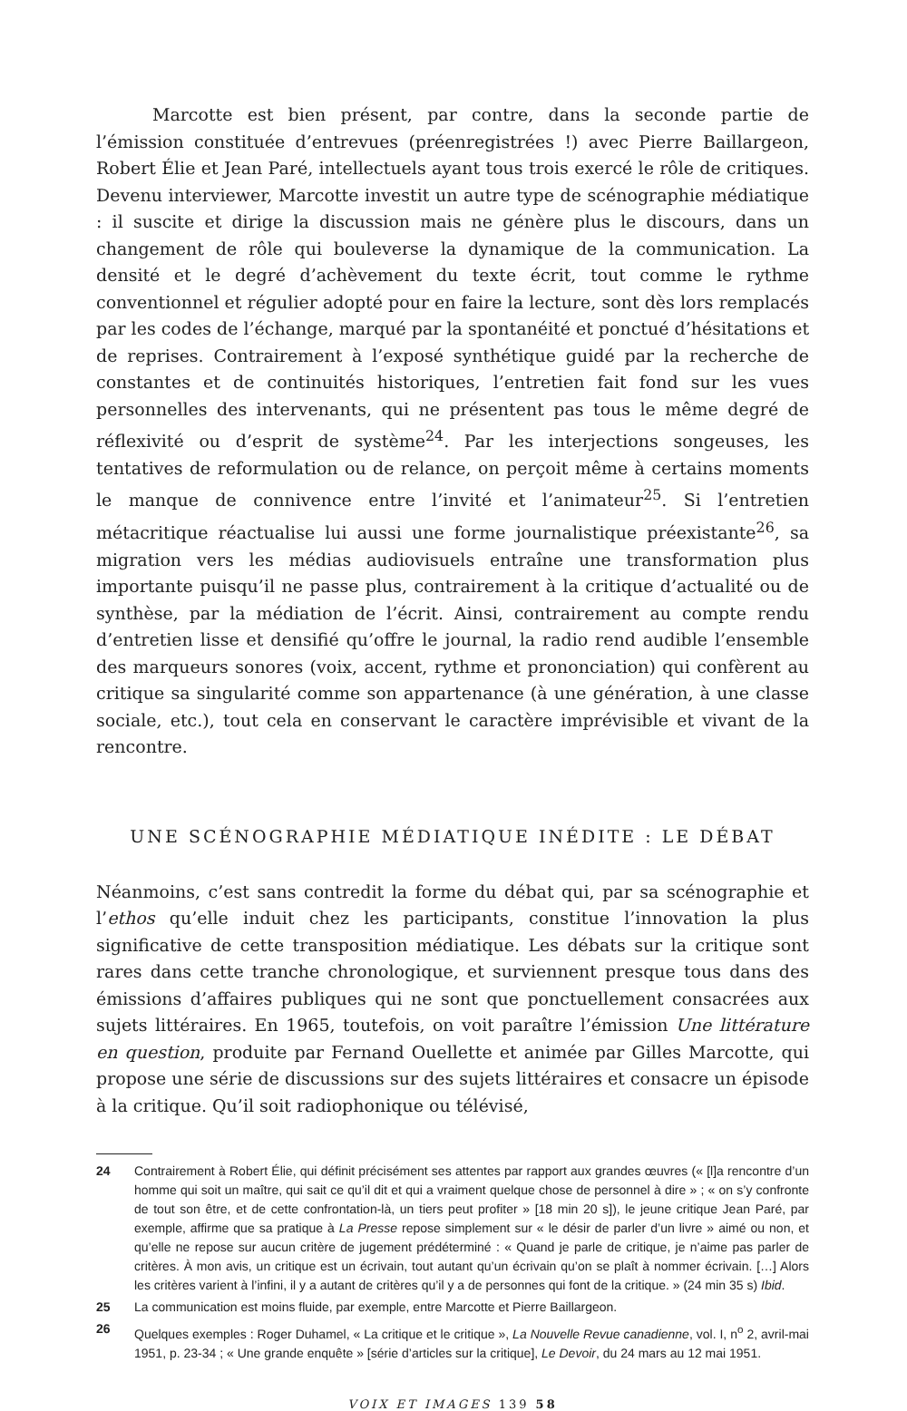Marcotte est bien présent, par contre, dans la seconde partie de l’émission constituée d’entrevues (préenregistrées !) avec Pierre Baillargeon, Robert Élie et Jean Paré, intellectuels ayant tous trois exercé le rôle de critiques. Devenu interviewer, Marcotte investit un autre type de scénographie médiatique : il suscite et dirige la discussion mais ne génère plus le discours, dans un changement de rôle qui bouleverse la dynamique de la communication. La densité et le degré d’achèvement du texte écrit, tout comme le rythme conventionnel et régulier adopté pour en faire la lecture, sont dès lors remplacés par les codes de l’échange, marqué par la spontanéité et ponctué d’hésitations et de reprises. Contrairement à l’exposé synthétique guidé par la recherche de constantes et de continuités historiques, l’entretien fait fond sur les vues personnelles des intervenants, qui ne présentent pas tous le même degré de réflexivité ou d’esprit de système<sup>24</sup>. Par les interjections songeuses, les tentatives de reformulation ou de relance, on perçoit même à certains moments le manque de connivence entre l’invité et l’animateur<sup>25</sup>. Si l’entretien métacritique réactualise lui aussi une forme journalistique préexistante<sup>26</sup>, sa migration vers les médias audiovisuels entraîne une transformation plus importante puisqu’il ne passe plus, contrairement à la critique d’actualité ou de synthèse, par la médiation de l’écrit. Ainsi, contrairement au compte rendu d’entretien lisse et densifié qu’offre le journal, la radio rend audible l’ensemble des marqueurs sonores (voix, accent, rythme et prononciation) qui confèrent au critique sa singularité comme son appartenance (à une génération, à une classe sociale, etc.), tout cela en conservant le caractère imprévisible et vivant de la rencontre.
UNE SCÉNOGRAPHIE MÉDIATIQUE INÉDITE : LE DÉBAT
Néanmoins, c’est sans contredit la forme du débat qui, par sa scénographie et l’ethos qu’elle induit chez les participants, constitue l’innovation la plus significative de cette transposition médiatique. Les débats sur la critique sont rares dans cette tranche chronologique, et surviennent presque tous dans des émissions d’affaires publiques qui ne sont que ponctuellement consacrées aux sujets littéraires. En 1965, toutefois, on voit paraître l’émission Une littérature en question, produite par Fernand Ouellette et animée par Gilles Marcotte, qui propose une série de discussions sur des sujets littéraires et consacre un épisode à la critique. Qu’il soit radiophonique ou télévisé,
24 Contrairement à Robert Élie, qui définit précisément ses attentes par rapport aux grandes œuvres (« [l]a rencontre d’un homme qui soit un maître, qui sait ce qu’il dit et qui a vraiment quelque chose de personnel à dire » ; « on s’y confronte de tout son être, et de cette confrontation-là, un tiers peut profiter » [18 min 20 s]), le jeune critique Jean Paré, par exemple, affirme que sa pratique à La Presse repose simplement sur « le désir de parler d’un livre » aimé ou non, et qu’elle ne repose sur aucun critère de jugement prédéterminé : « Quand je parle de critique, je n’aime pas parler de critères. À mon avis, un critique est un écrivain, tout autant qu’un écrivain qu’on se plaît à nommer écrivain. […] Alors les critères varient à l’infini, il y a autant de critères qu’il y a de personnes qui font de la critique. » (24 min 35 s) Ibid.
25 La communication est moins fluide, par exemple, entre Marcotte et Pierre Baillargeon.
26 Quelques exemples : Roger Duhamel, « La critique et le critique », La Nouvelle Revue canadienne, vol. I, n<sup>o</sup> 2, avril-mai 1951, p. 23-34 ; « Une grande enquête » [série d’articles sur la critique], Le Devoir, du 24 mars au 12 mai 1951.
VOIX ET IMAGES 139 58